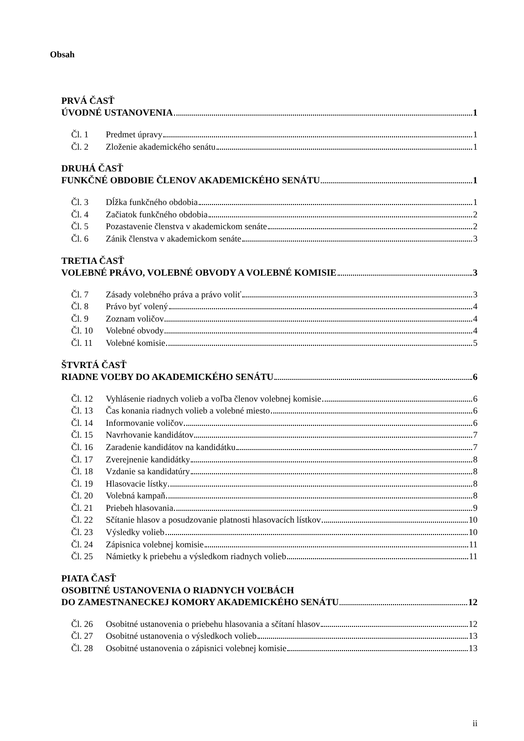Obsah
PRVÁ ČASŤ
ÚVODNÉ USTANOVENIA 1
Čl. 1 Predmet úpravy 1
Čl. 2 Zloženie akademického senátu 1
DRUHÁ ČASŤ
FUNKČNÉ OBDOBIE ČLENOV AKADEMICKÉHO SENÁTU 1
Čl. 3 Dĺžka funkčného obdobia 1
Čl. 4 Začiatok funkčného obdobia 2
Čl. 5 Pozastavenie členstva v akademickom senáte 2
Čl. 6 Zánik členstva v akademickom senáte 3
TRETIA ČASŤ
VOLEBNÉ PRÁVO, VOLEBNÉ OBVODY A VOLEBNÉ KOMISIE 3
Čl. 7 Zásady volebného práva a právo voliť 3
Čl. 8 Právo byť volený 4
Čl. 9 Zoznam voličov 4
Čl. 10 Volebné obvody 4
Čl. 11 Volebné komisie 5
ŠTVRTÁ ČASŤ
RIADNE VOĽBY DO AKADEMICKÉHO SENÁTU 6
Čl. 12 Vyhlásenie riadnych volieb a voľba členov volebnej komisie 6
Čl. 13 Čas konania riadnych volieb a volebné miesto 6
Čl. 14 Informovanie voličov 6
Čl. 15 Navrhovanie kandidátov 7
Čl. 16 Zaradenie kandidátov na kandidátku 7
Čl. 17 Zverejnenie kandidátky 8
Čl. 18 Vzdanie sa kandidatúry 8
Čl. 19 Hlasovacie lístky 8
Čl. 20 Volebná kampaň 8
Čl. 21 Priebeh hlasovania 9
Čl. 22 Sčítanie hlasov a posudzovanie platnosti hlasovacích lístkov 10
Čl. 23 Výsledky volieb 10
Čl. 24 Zápisnica volebnej komisie 11
Čl. 25 Námietky k priebehu a výsledkom riadnych volieb 11
PIATA ČASŤ
OSOBITNÉ USTANOVENIA O RIADNYCH VOĽBÁCH
DO ZAMESTNANECKEJ KOMORY AKADEMICKÉHO SENÁTU 12
Čl. 26 Osobitné ustanovenia o priebehu hlasovania a sčítaní hlasov 12
Čl. 27 Osobitné ustanovenia o výsledkoch volieb 13
Čl. 28 Osobitné ustanovenia o zápisnici volebnej komisie 13
ii